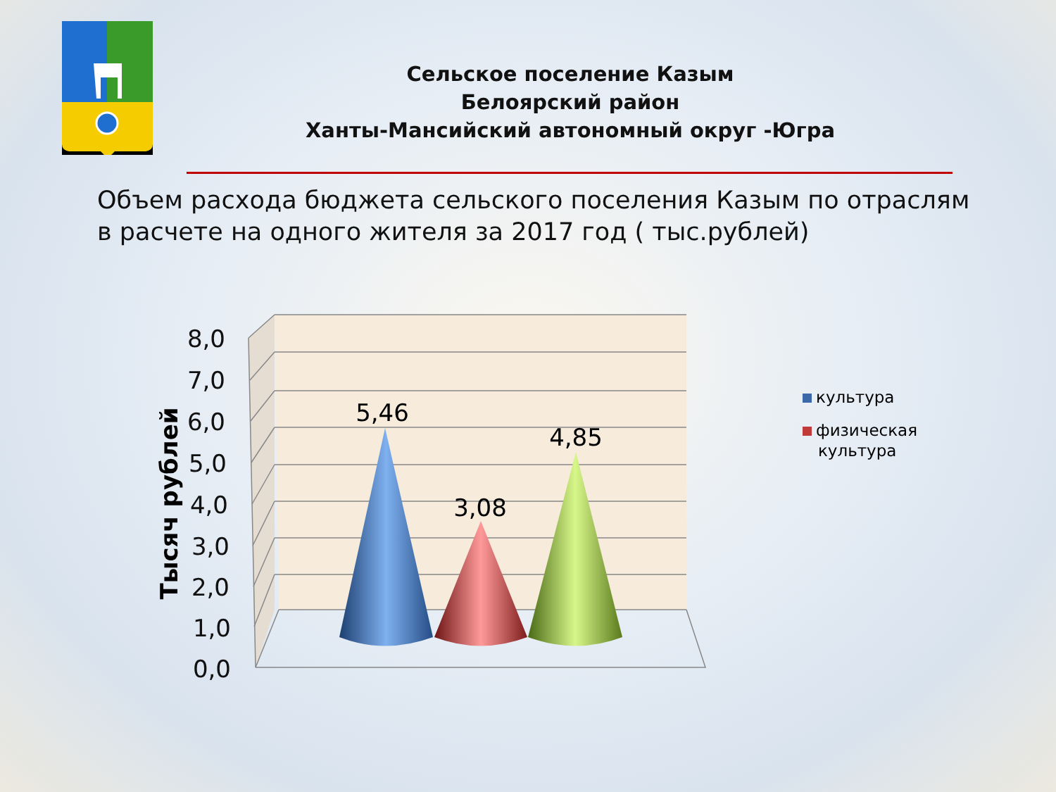Сельское поселение Казым
Белоярский район
Ханты-Мансийский автономный округ -Югра
Объем расхода бюджета сельского поселения Казым по отраслям в расчете на одного жителя за 2017 год ( тыс.рублей)
8,0
7,0
6,0
5,0
4,0
3,0
2,0
1,0
0,0
Тысяч рублей
5,46
3,08
4,85
культура
физическая
культура